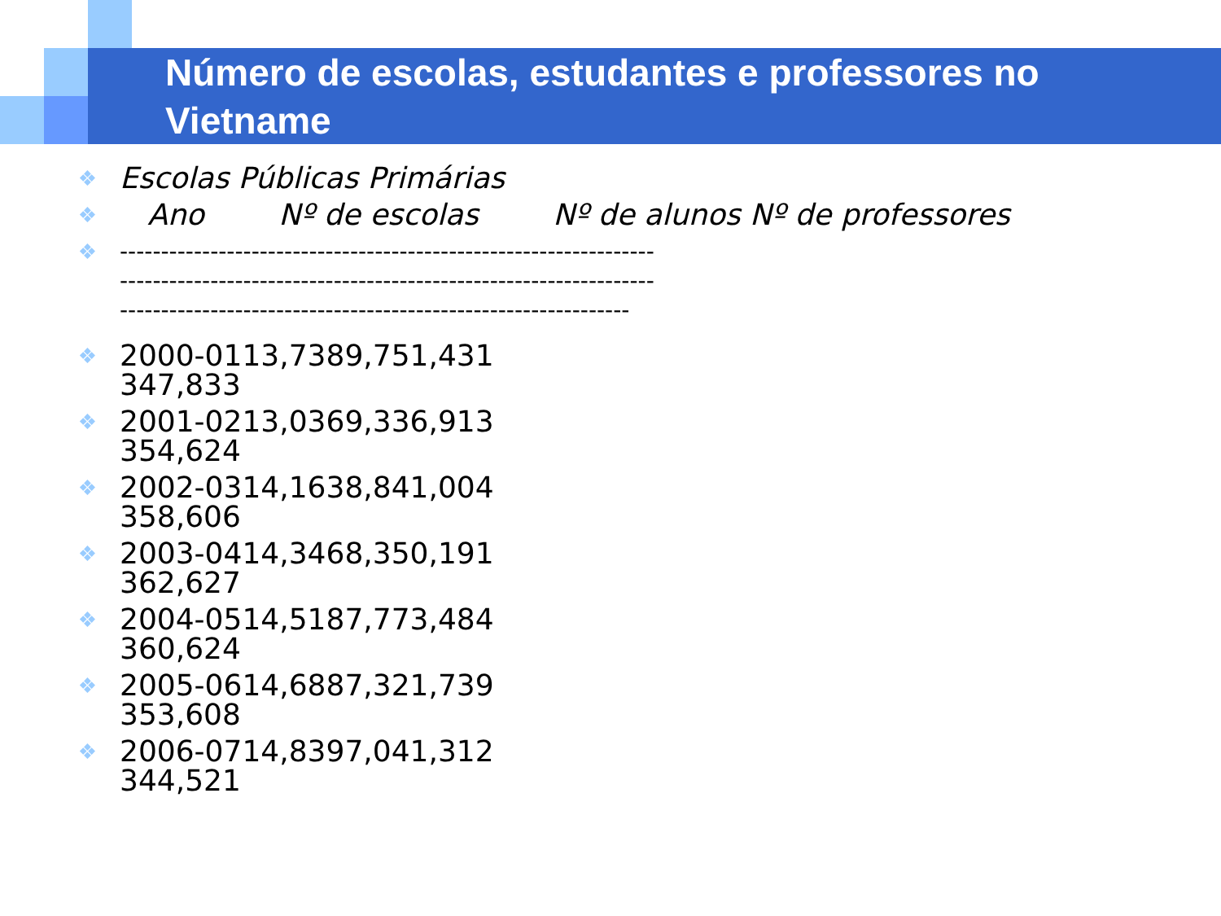Número de escolas, estudantes e professores no Vietname
❖
Escolas Públicas Primárias
❖
Ano Nº de escolas Nº de alunos Nº de professores
❖ -----------------------------------------------------------------
-----------------------------------------------------------------
--------------------------------------------------------------
❖
2000-0113,7389,751,431
347,833
❖
2001-0213,0369,336,913
354,624
❖
2002-0314,1638,841,004
358,606
❖
2003-0414,3468,350,191
362,627
❖
2004-0514,5187,773,484
360,624
❖
2005-0614,6887,321,739
353,608
❖
2006-0714,8397,041,312
344,521